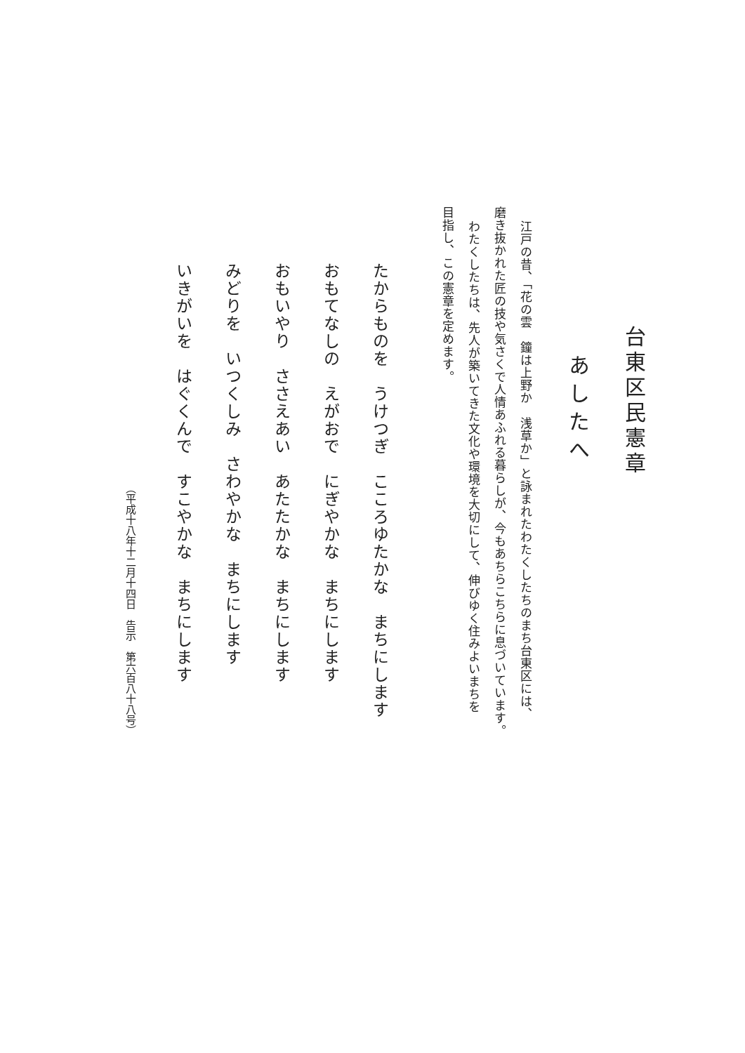台東区民憲章
あしたへ
江戸の昔、「花の雲　鐘は上野か　浅草か」と詠まれたわたくしたちのまち台東区には、
磨き抜かれた匠の技や気さくで人情あふれる暮らしが、今もあちらこちらに息づいています。
わたくしたちは、先人が築いてきた文化や環境を大切にして、伸びゆく住みよいまちを
目指し、この憲章を定めます。
たからものを　うけつぎ　こころゆたかな　まちにします
おもてなしの　えがおで　にぎやかな　まちにします
おもいやり　ささえあい　あたたかな　まちにします
みどりを　いつくしみ　さわやかな　まちにします
いきがいを　はぐくんで　すこやかな　まちにします
（平成十八年十二月十四日　告示　第六百八十八号）